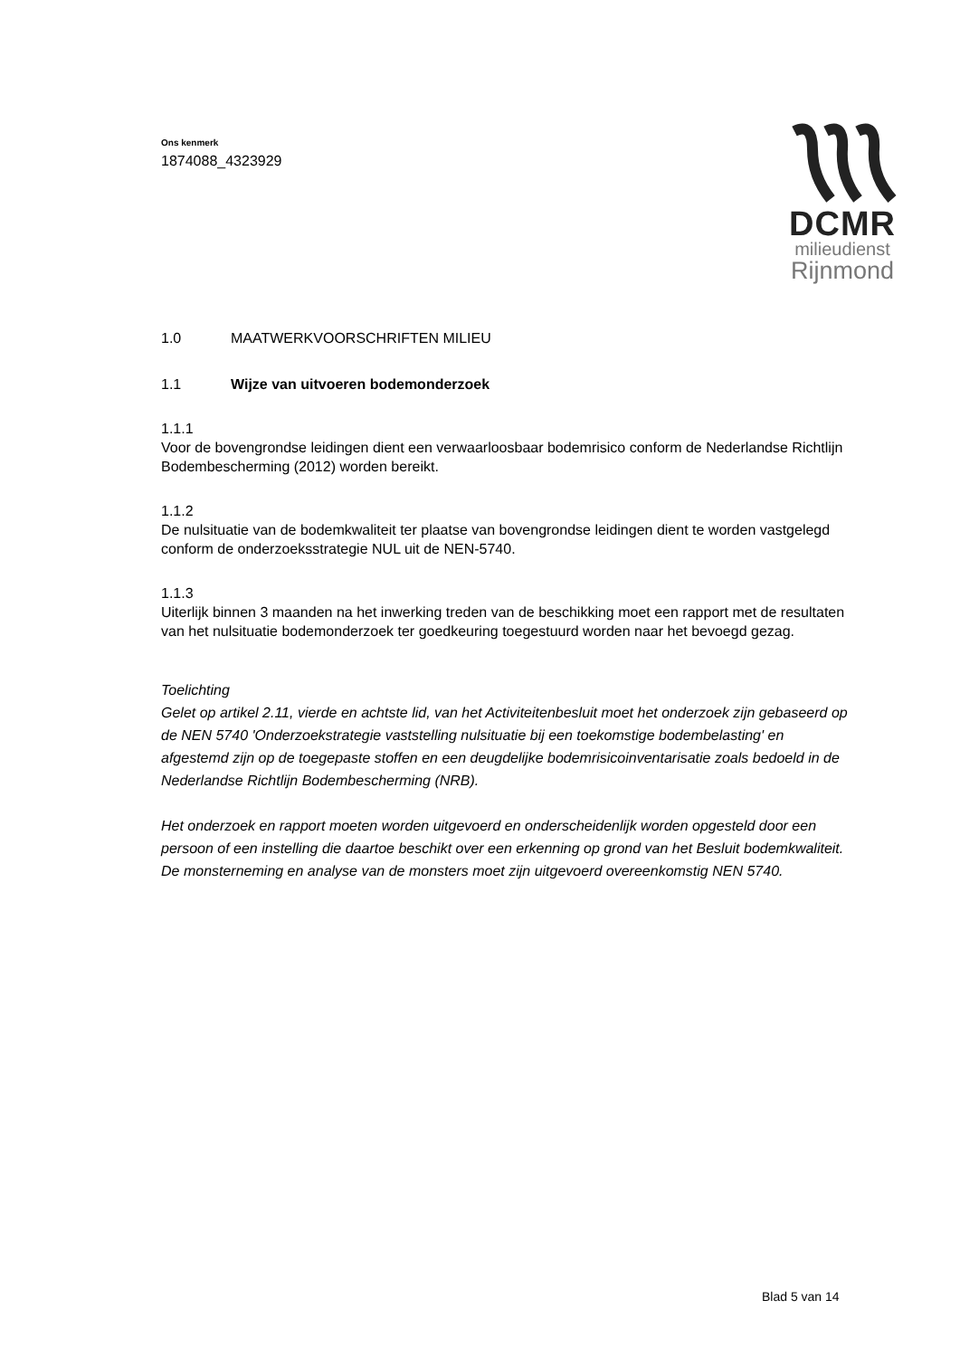Ons kenmerk
1874088_4323929
DCMR
milieudienst
Rijnmond
1.0 MAATWERKVOORSCHRIFTEN MILIEU
1.1 Wijze van uitvoeren bodemonderzoek
1.1.1
Voor de bovengrondse leidingen dient een verwaarloosbaar bodemrisico conform de Nederlandse Richtlijn Bodembescherming (2012) worden bereikt.
1.1.2
De nulsituatie van de bodemkwaliteit ter plaatse van bovengrondse leidingen dient te worden vastgelegd conform de onderzoeksstrategie NUL uit de NEN-5740.
1.1.3
Uiterlijk binnen 3 maanden na het inwerking treden van de beschikking moet een rapport met de resultaten van het nulsituatie bodemonderzoek ter goedkeuring toegestuurd worden naar het bevoegd gezag.
Toelichting
Gelet op artikel 2.11, vierde en achtste lid, van het Activiteitenbesluit moet het onderzoek zijn gebaseerd op de NEN 5740 'Onderzoekstrategie vaststelling nulsituatie bij een toekomstige bodembelasting' en afgestemd zijn op de toegepaste stoffen en een deugdelijke bodemrisicoinventarisatie zoals bedoeld in de Nederlandse Richtlijn Bodembescherming (NRB).
Het onderzoek en rapport moeten worden uitgevoerd en onderscheidenlijk worden opgesteld door een persoon of een instelling die daartoe beschikt over een erkenning op grond van het Besluit bodemkwaliteit. De monsterneming en analyse van de monsters moet zijn uitgevoerd overeenkomstig NEN 5740.
Blad 5 van 14